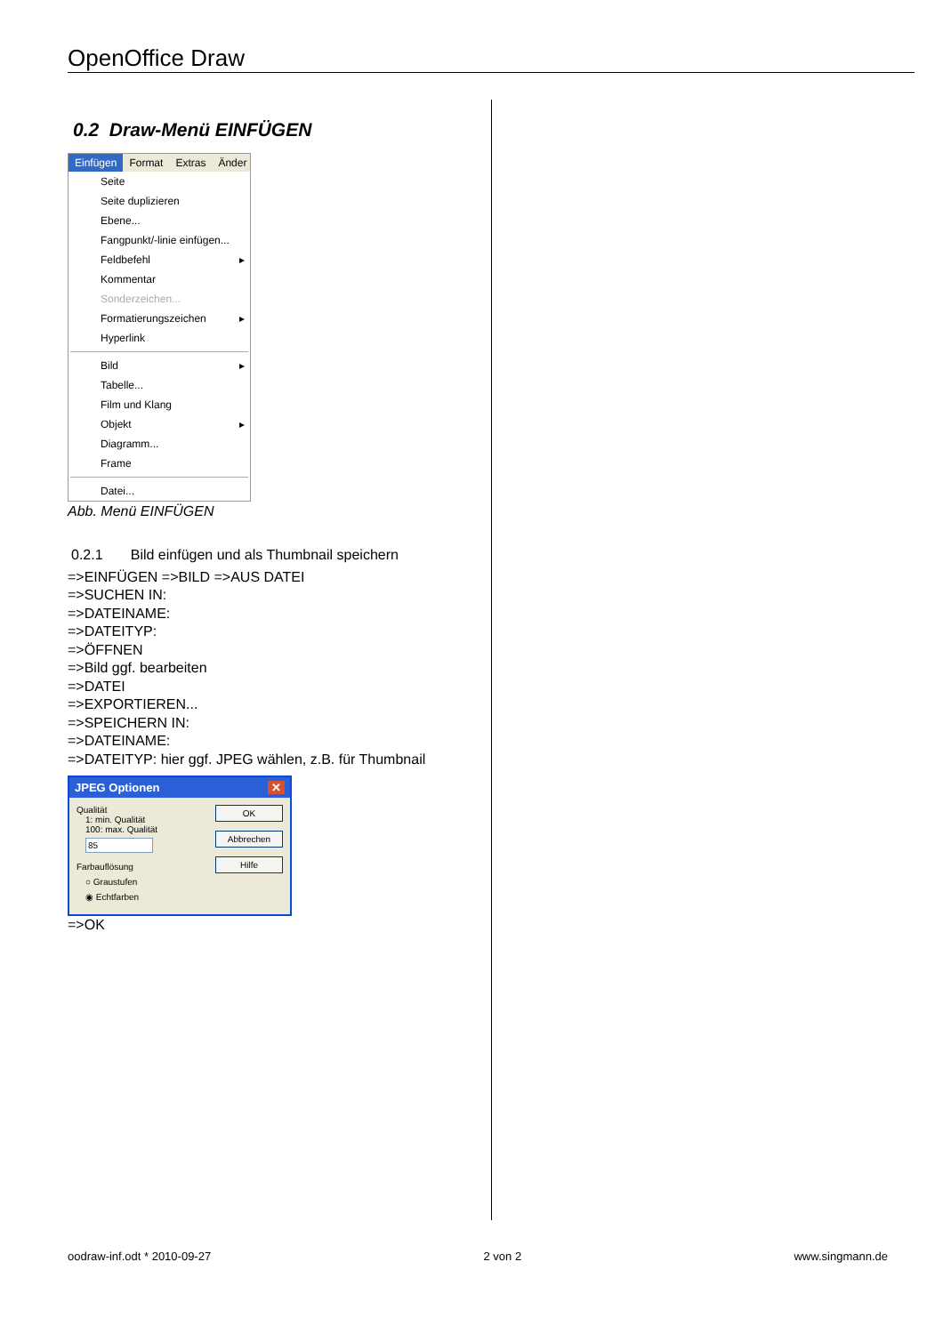OpenOffice Draw
0.2 Draw-Menü EINFÜGEN
Einfügen Format Extras Änder
Seite
Seite duplizieren
Ebene...
Fangpunkt/-linie einfügen...
Feldbefehl ▸
Kommentar
Sonderzeichen...
Formatierungszeichen ▸
Hyperlink
Bild ▸
Tabelle...
Film und Klang
Objekt ▸
Diagramm...
Frame
Datei...
Abb. Menü EINFÜGEN
0.2.1 Bild einfügen und als Thumbnail speichern
=>EINFÜGEN =>BILD =>AUS DATEI
=>SUCHEN IN:
=>DATEINAME:
=>DATEITYP:
=>ÖFFNEN
=>Bild ggf. bearbeiten
=>DATEI
=>EXPORTIEREN...
=>SPEICHERN IN:
=>DATEINAME:
=>DATEITYP: hier ggf. JPEG wählen, z.B. für Thumbnail
JPEG Optionen ✕
Qualität
1: min. Qualität
100: max. Qualität
85
Farbauflösung
○ Graustufen
◉ Echtfarben
OK
Abbrechen
Hilfe
=>OK
oodraw-inf.odt * 2010-09-27 2 von 2 www.singmann.de